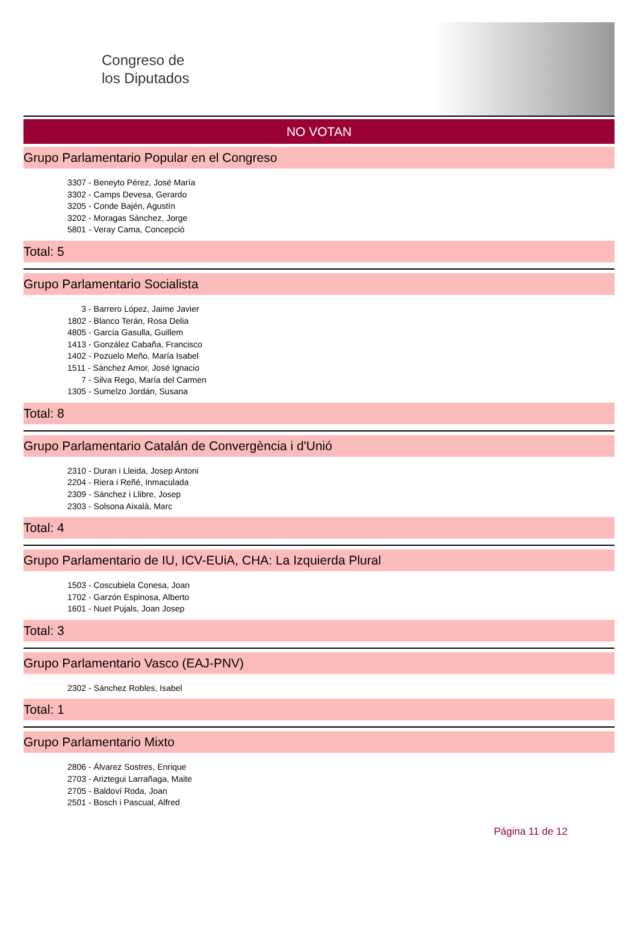Congreso de
los Diputados
NO VOTAN
Grupo Parlamentario Popular en el Congreso
3307 - Beneyto Pérez, José María
3302 - Camps Devesa, Gerardo
3205 - Conde Bajén, Agustín
3202 - Moragas Sánchez, Jorge
5801 - Veray Cama, Concepció
Total: 5
Grupo Parlamentario Socialista
3 - Barrero López, Jaime Javier
1802 - Blanco Terán, Rosa Delia
4805 - García Gasulla, Guillem
1413 - González Cabaña, Francisco
1402 - Pozuelo Meño, María Isabel
1511 - Sánchez Amor, José Ignacio
7 - Silva Rego, María del Carmen
1305 - Sumelzo Jordán, Susana
Total: 8
Grupo Parlamentario Catalán de Convergència i d'Unió
2310 - Duran i Lleida, Josep Antoni
2204 - Riera i Reñé, Inmaculada
2309 - Sánchez i Llibre, Josep
2303 - Solsona Aixalà, Marc
Total: 4
Grupo Parlamentario de IU, ICV-EUiA, CHA: La Izquierda Plural
1503 - Coscubiela Conesa, Joan
1702 - Garzón Espinosa, Alberto
1601 - Nuet Pujals, Joan Josep
Total: 3
Grupo Parlamentario Vasco (EAJ-PNV)
2302 - Sánchez Robles, Isabel
Total: 1
Grupo Parlamentario Mixto
2806 - Álvarez Sostres, Enrique
2703 - Ariztegui Larrañaga, Maite
2705 - Baldoví Roda, Joan
2501 - Bosch i Pascual, Alfred
Página 11 de 12